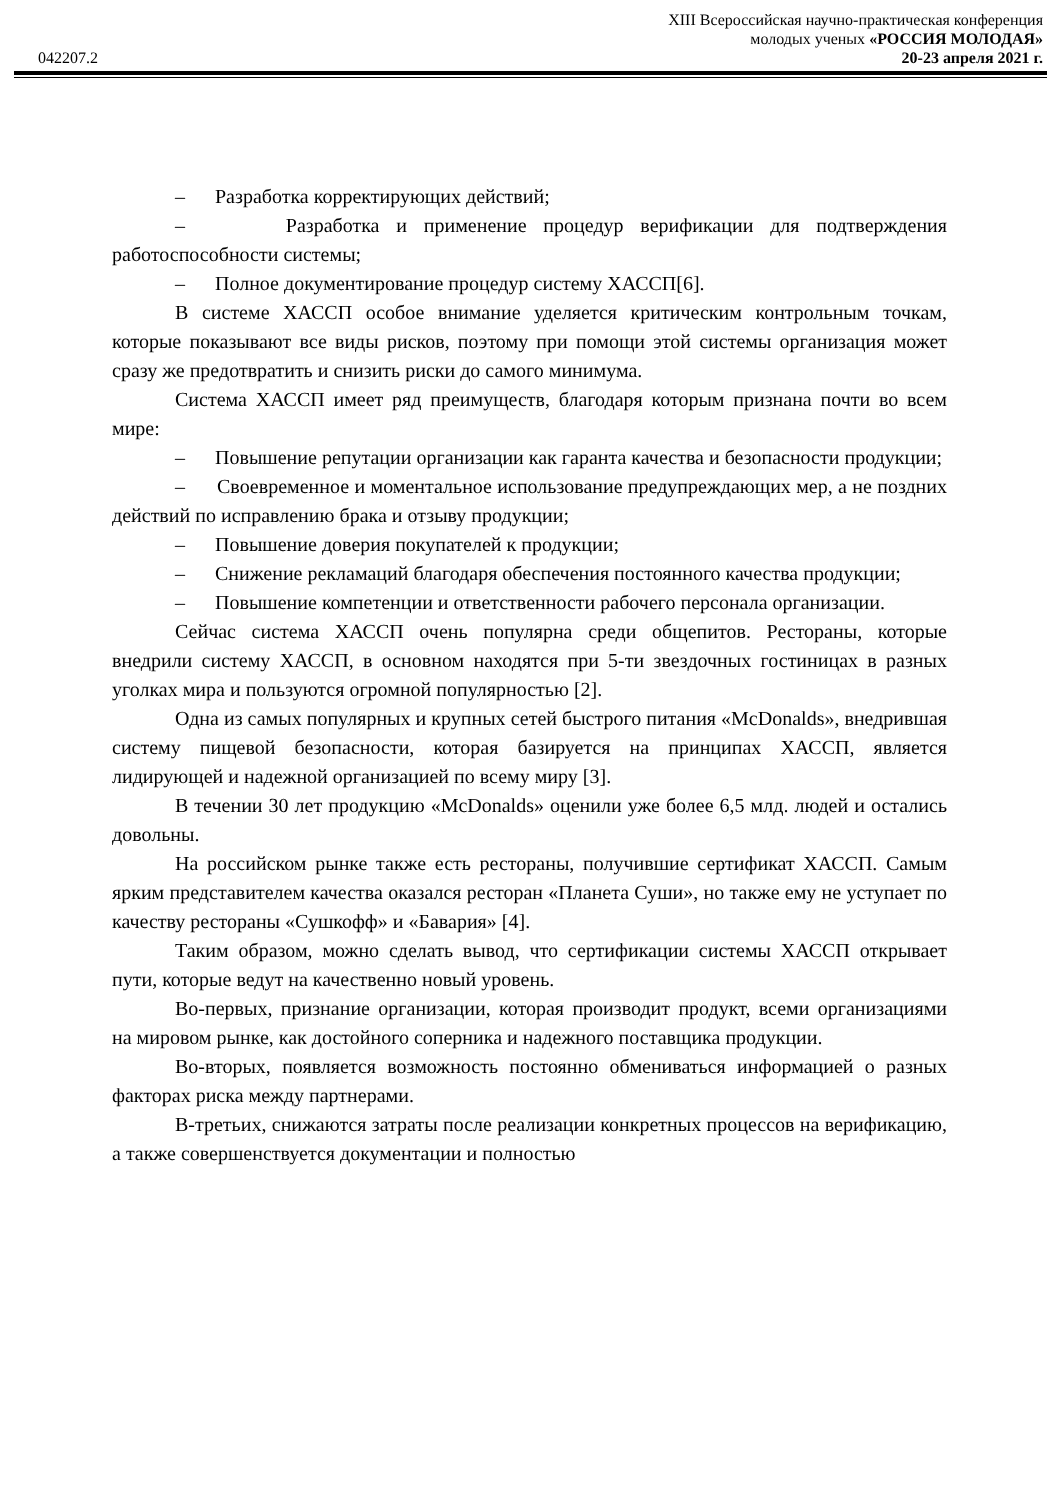XIII Всероссийская научно-практическая конференция
молодых ученых «РОССИЯ МОЛОДАЯ»
042207.2 20-23 апреля 2021 г.
– Разработка корректирующих действий;
– Разработка и применение процедур верификации для подтверждения работоспособности системы;
– Полное документирование процедур систему ХАССП[6].
В системе ХАССП особое внимание уделяется критическим контрольным точкам, которые показывают все виды рисков, поэтому при помощи этой системы организация может сразу же предотвратить и снизить риски до самого минимума.
Система ХАССП имеет ряд преимуществ, благодаря которым признана почти во всем мире:
– Повышение репутации организации как гаранта качества и безопасности продукции;
– Своевременное и моментальное использование предупреждающих мер, а не поздних действий по исправлению брака и отзыву продукции;
– Повышение доверия покупателей к продукции;
– Снижение рекламаций благодаря обеспечения постоянного качества продукции;
– Повышение компетенции и ответственности рабочего персонала организации.
Сейчас система ХАССП очень популярна среди общепитов. Рестораны, которые внедрили систему ХАССП, в основном находятся при 5-ти звездочных гостиницах в разных уголках мира и пользуются огромной популярностью [2].
Одна из самых популярных и крупных сетей быстрого питания «McDonalds», внедрившая систему пищевой безопасности, которая базируется на принципах ХАССП, является лидирующей и надежной организацией по всему миру [3].
В течении 30 лет продукцию «McDonalds» оценили уже более 6,5 млд. людей и остались довольны.
На российском рынке также есть рестораны, получившие сертификат ХАССП. Самым ярким представителем качества оказался ресторан «Планета Суши», но также ему не уступает по качеству рестораны «Сушкофф» и «Бавария» [4].
Таким образом, можно сделать вывод, что сертификации системы ХАССП открывает пути, которые ведут на качественно новый уровень.
Во-первых, признание организации, которая производит продукт, всеми организациями на мировом рынке, как достойного соперника и надежного поставщика продукции.
Во-вторых, появляется возможность постоянно обмениваться информацией о разных факторах риска между партнерами.
В-третьих, снижаются затраты после реализации конкретных процессов на верификацию, а также совершенствуется документации и полностью